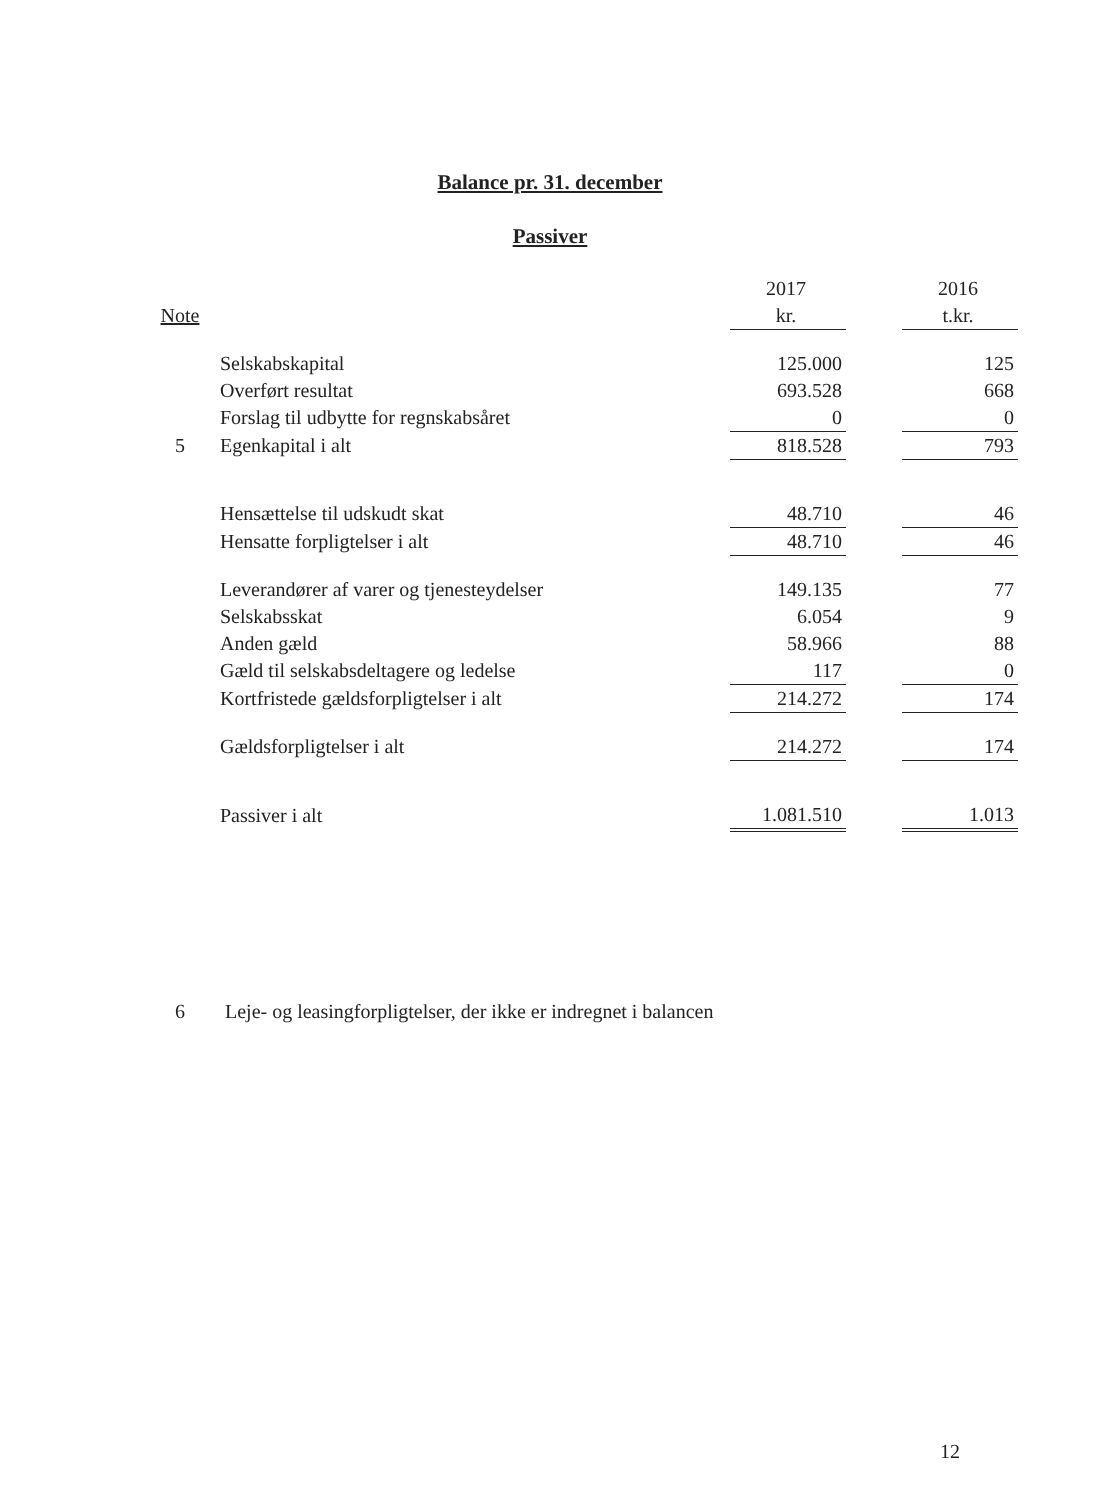Balance pr. 31. december
Passiver
| | | 2017 | | 2016 |
| Note | | kr. | | t.kr. |
| | Selskabskapital | 125.000 | | 125 |
| | Overført resultat | 693.528 | | 668 |
| | Forslag til udbytte for regnskabsåret | 0 | | 0 |
| 5 | Egenkapital i alt | 818.528 | | 793 |
| | Hensættelse til udskudt skat | 48.710 | | 46 |
| | Hensatte forpligtelser i alt | 48.710 | | 46 |
| | Leverandører af varer og tjenesteydelser | 149.135 | | 77 |
| | Selskabsskat | 6.054 | | 9 |
| | Anden gæld | 58.966 | | 88 |
| | Gæld til selskabsdeltagere og ledelse | 117 | | 0 |
| | Kortfristede gældsforpligtelser i alt | 214.272 | | 174 |
| | Gældsforpligtelser i alt | 214.272 | | 174 |
| | Passiver i alt | 1.081.510 | | 1.013 |
6 Leje- og leasingforpligtelser, der ikke er indregnet i balancen
12